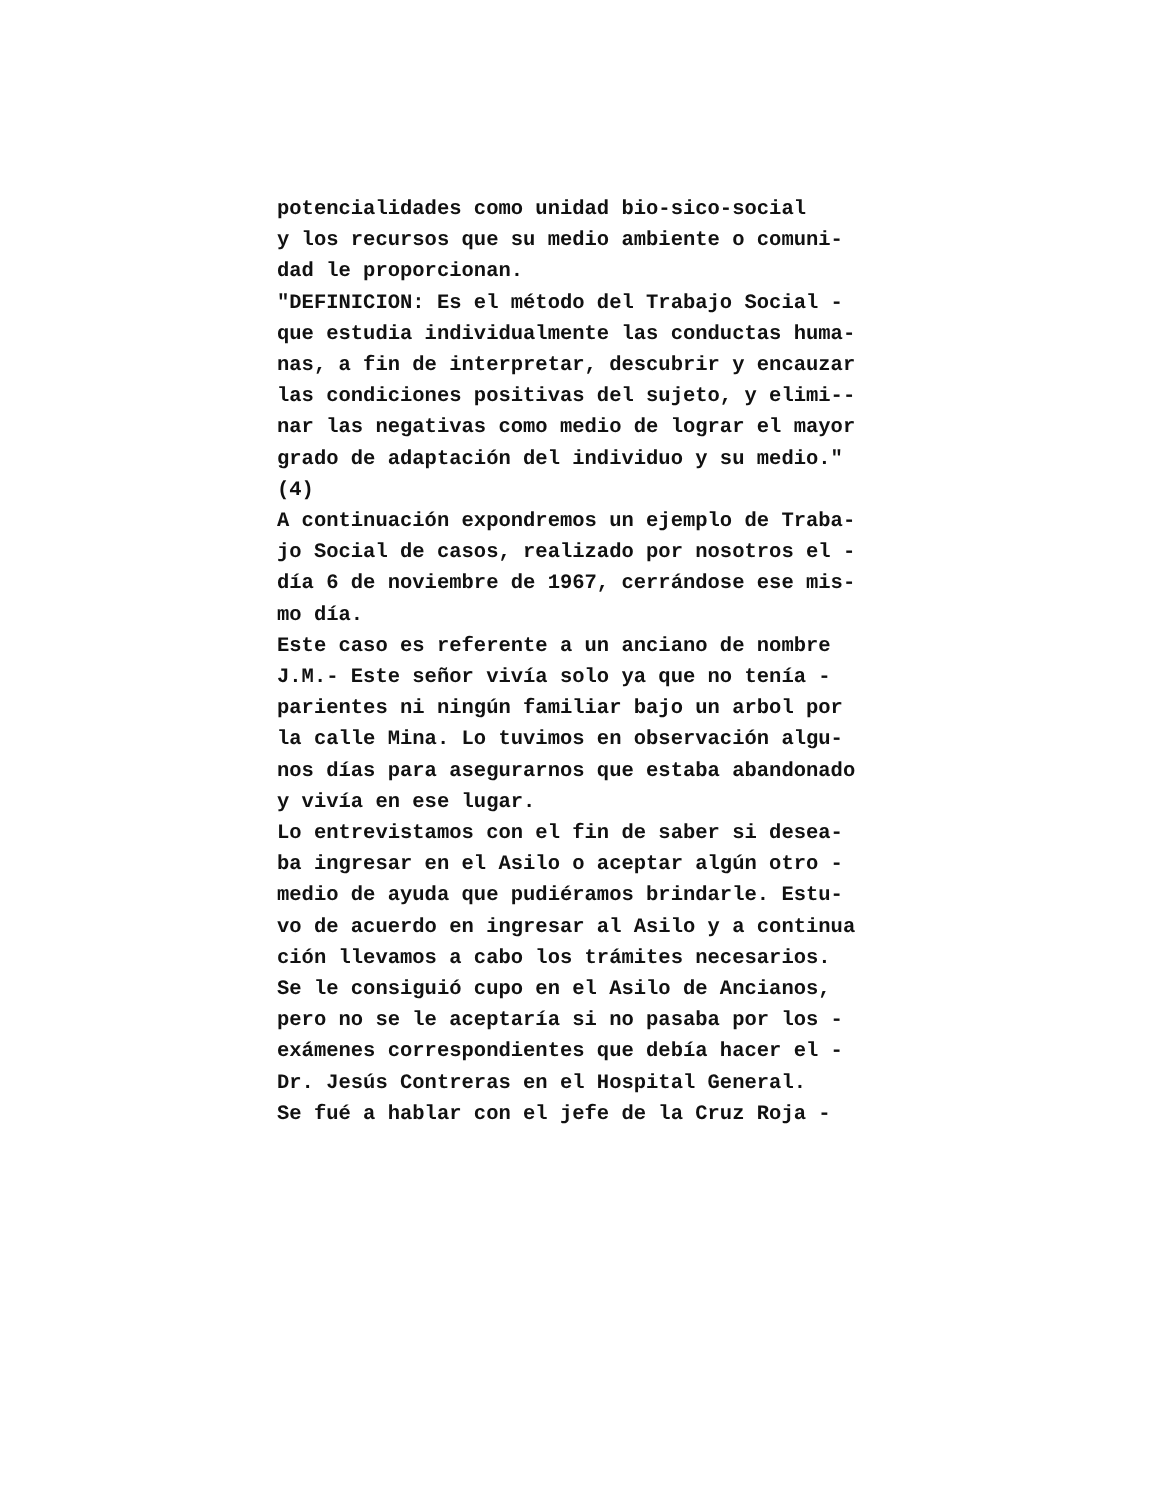potencialidades como unidad bio-sico-social
y los recursos que su medio ambiente o comuni-
dad le proporcionan.
"DEFINICION: Es el método del Trabajo Social -
que estudia individualmente las conductas huma-
nas, a fin de interpretar, descubrir y encauzar
las condiciones positivas del sujeto, y elimi--
nar las negativas como medio de lograr el mayor
grado de adaptación del individuo y su medio."
(4)
A continuación expondremos un ejemplo de Traba-
jo Social de casos, realizado por nosotros el -
día 6 de noviembre de 1967, cerrándose ese mis-
mo día.
Este caso es referente a un anciano de nombre
J.M.- Este señor vivía solo ya que no tenía -
parientes ni ningún familiar bajo un arbol por
la calle Mina. Lo tuvimos en observación algu-
nos días para asegurarnos que estaba abandonado
y vivía en ese lugar.
Lo entrevistamos con el fin de saber si desea-
ba ingresar en el Asilo o aceptar algún otro -
medio de ayuda que pudiéramos brindarle. Estu-
vo de acuerdo en ingresar al Asilo y a continua
ción llevamos a cabo los trámites necesarios.
Se le consiguió cupo en el Asilo de Ancianos,
pero no se le aceptaría si no pasaba por los -
exámenes correspondientes que debía hacer el -
Dr. Jesús Contreras en el Hospital General.
Se fué a hablar con el jefe de la Cruz Roja -